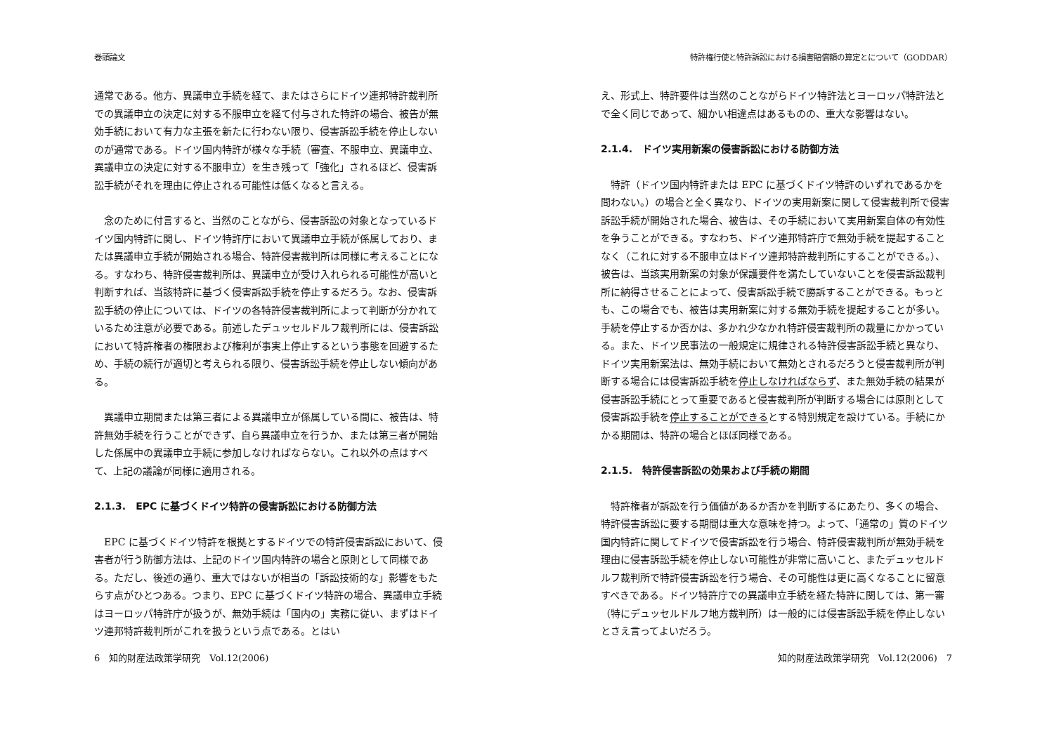巻頭論文
通常である。他方、異議申立手続を経て、またはさらにドイツ連邦特許裁判所での異議申立の決定に対する不服申立を経て付与された特許の場合、被告が無効手続において有力な主張を新たに行わない限り、侵害訴訟手続を停止しないのが通常である。ドイツ国内特許が様々な手続（審査、不服申立、異議申立、異議申立の決定に対する不服申立）を生き残って「強化」されるほど、侵害訴訟手続がそれを理由に停止される可能性は低くなると言える。
　念のために付言すると、当然のことながら、侵害訴訟の対象となっているドイツ国内特許に関し、ドイツ特許庁において異議申立手続が係属しており、または異議申立手続が開始される場合、特許侵害裁判所は同様に考えることになる。すなわち、特許侵害裁判所は、異議申立が受け入れられる可能性が高いと判断すれば、当該特許に基づく侵害訴訟手続を停止するだろう。なお、侵害訴訟手続の停止については、ドイツの各特許侵害裁判所によって判断が分かれているため注意が必要である。前述したデュッセルドルフ裁判所には、侵害訴訟において特許権者の権限および権利が事実上停止するという事態を回避するため、手続の続行が適切と考えられる限り、侵害訴訟手続を停止しない傾向がある。
　異議申立期間または第三者による異議申立が係属している間に、被告は、特許無効手続を行うことができず、自ら異議申立を行うか、または第三者が開始した係属中の異議申立手続に参加しなければならない。これ以外の点はすべて、上記の議論が同様に適用される。
2.1.3.　EPC に基づくドイツ特許の侵害訴訟における防御方法
　EPC に基づくドイツ特許を根拠とするドイツでの特許侵害訴訟において、侵害者が行う防御方法は、上記のドイツ国内特許の場合と原則として同様である。ただし、後述の通り、重大ではないが相当の「訴訟技術的な」影響をもたらす点がひとつある。つまり、EPC に基づくドイツ特許の場合、異議申立手続はヨーロッパ特許庁が扱うが、無効手続は「国内の」実務に従い、まずはドイツ連邦特許裁判所がこれを扱うという点である。とはい
6　知的財産法政策学研究　Vol.12(2006)
特許権行使と特許訴訟における損害賠償額の算定とについて（GODDAR）
え、形式上、特許要件は当然のことながらドイツ特許法とヨーロッパ特許法とで全く同じであって、細かい相違点はあるものの、重大な影響はない。
2.1.4.　ドイツ実用新案の侵害訴訟における防御方法
　特許（ドイツ国内特許または EPC に基づくドイツ特許のいずれであるかを問わない。）の場合と全く異なり、ドイツの実用新案に関して侵害裁判所で侵害訴訟手続が開始された場合、被告は、その手続において実用新案自体の有効性を争うことができる。すなわち、ドイツ連邦特許庁で無効手続を提起することなく（これに対する不服申立はドイツ連邦特許裁判所にすることができる。）、被告は、当該実用新案の対象が保護要件を満たしていないことを侵害訴訟裁判所に納得させることによって、侵害訴訟手続で勝訴することができる。もっとも、この場合でも、被告は実用新案に対する無効手続を提起することが多い。手続を停止するか否かは、多かれ少なかれ特許侵害裁判所の裁量にかかっている。また、ドイツ民事法の一般規定に規律される特許侵害訴訟手続と異なり、ドイツ実用新案法は、無効手続において無効とされるだろうと侵害裁判所が判断する場合には侵害訴訟手続を停止しなければならず、また無効手続の結果が侵害訴訟手続にとって重要であると侵害裁判所が判断する場合には原則として侵害訴訟手続を停止することができるとする特別規定を設けている。手続にかかる期間は、特許の場合とほぼ同様である。
2.1.5.　特許侵害訴訟の効果および手続の期間
　特許権者が訴訟を行う価値があるか否かを判断するにあたり、多くの場合、特許侵害訴訟に要する期間は重大な意味を持つ。よって、「通常の」質のドイツ国内特許に関してドイツで侵害訴訟を行う場合、特許侵害裁判所が無効手続を理由に侵害訴訟手続を停止しない可能性が非常に高いこと、またデュッセルドルフ裁判所で特許侵害訴訟を行う場合、その可能性は更に高くなることに留意すべきである。ドイツ特許庁での異議申立手続を経た特許に関しては、第一審（特にデュッセルドルフ地方裁判所）は一般的には侵害訴訟手続を停止しないとさえ言ってよいだろう。
知的財産法政策学研究　Vol.12(2006)　7